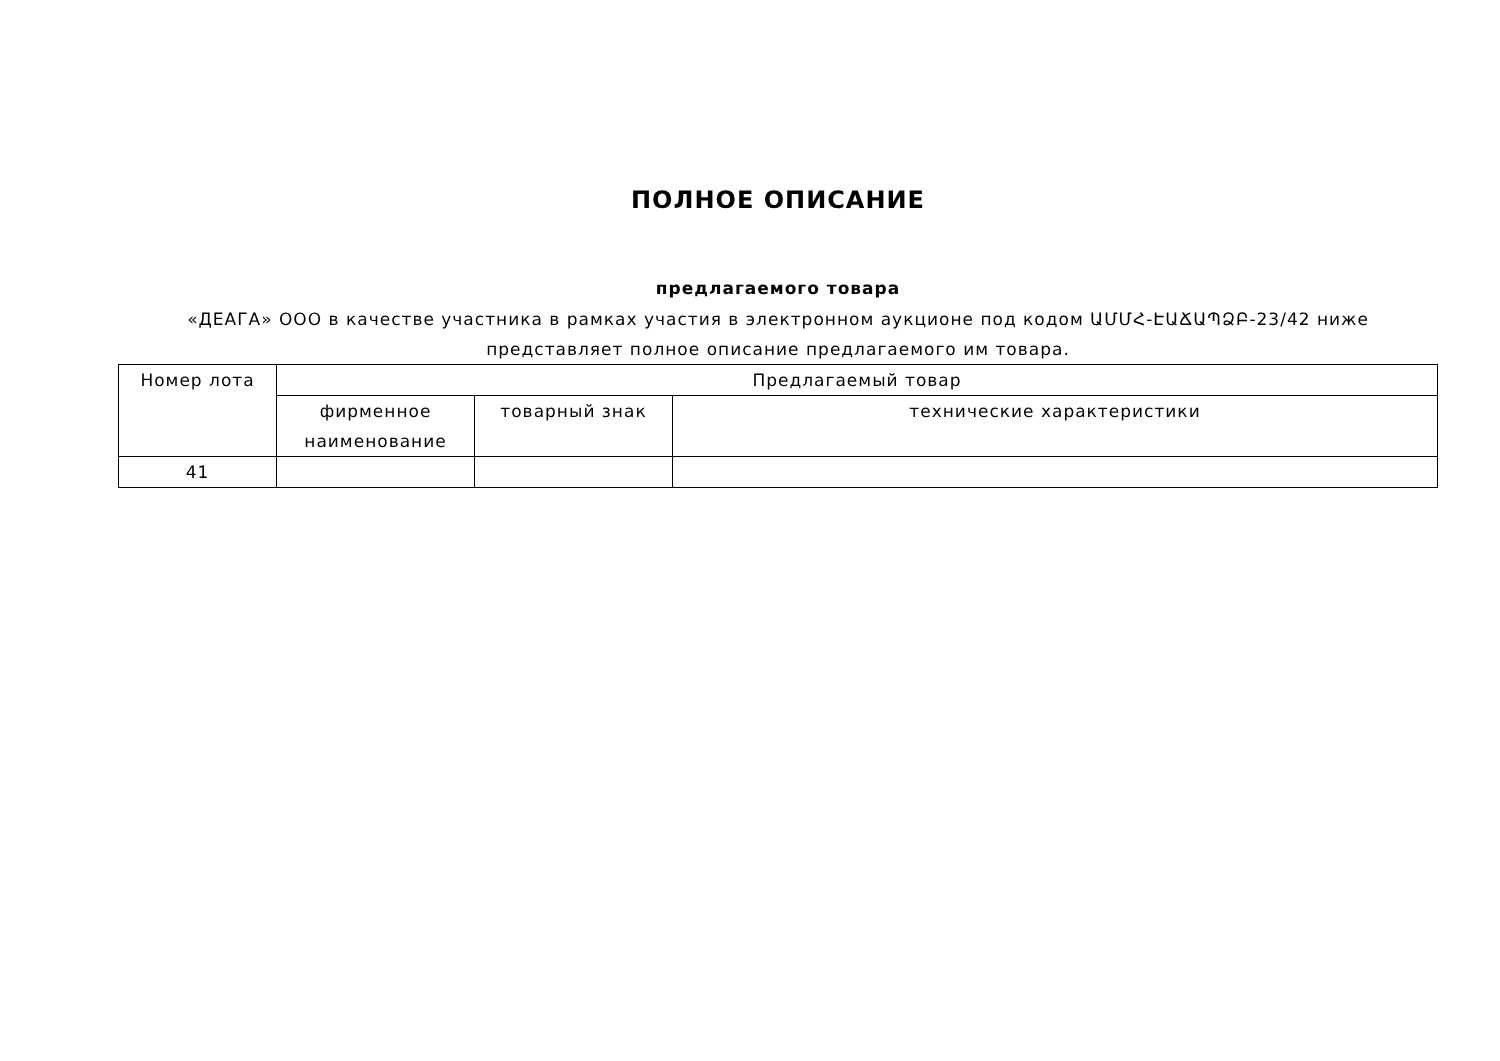ПОЛНОЕ ОПИСАНИЕ
предлагаемого товара
«ДЕАГА» ООО в качестве участника в рамках участия в электронном аукционе под кодом ԱՄՄՀ-ԷԱՃԱՊՁԲ-23/42 ниже представляет полное описание предлагаемого им товара.
| Номер лота | Предлагаемый товар | | |
| --- | --- | --- | --- |
| | фирменное наименование | товарный знак | технические характеристики |
| 41 | | | |